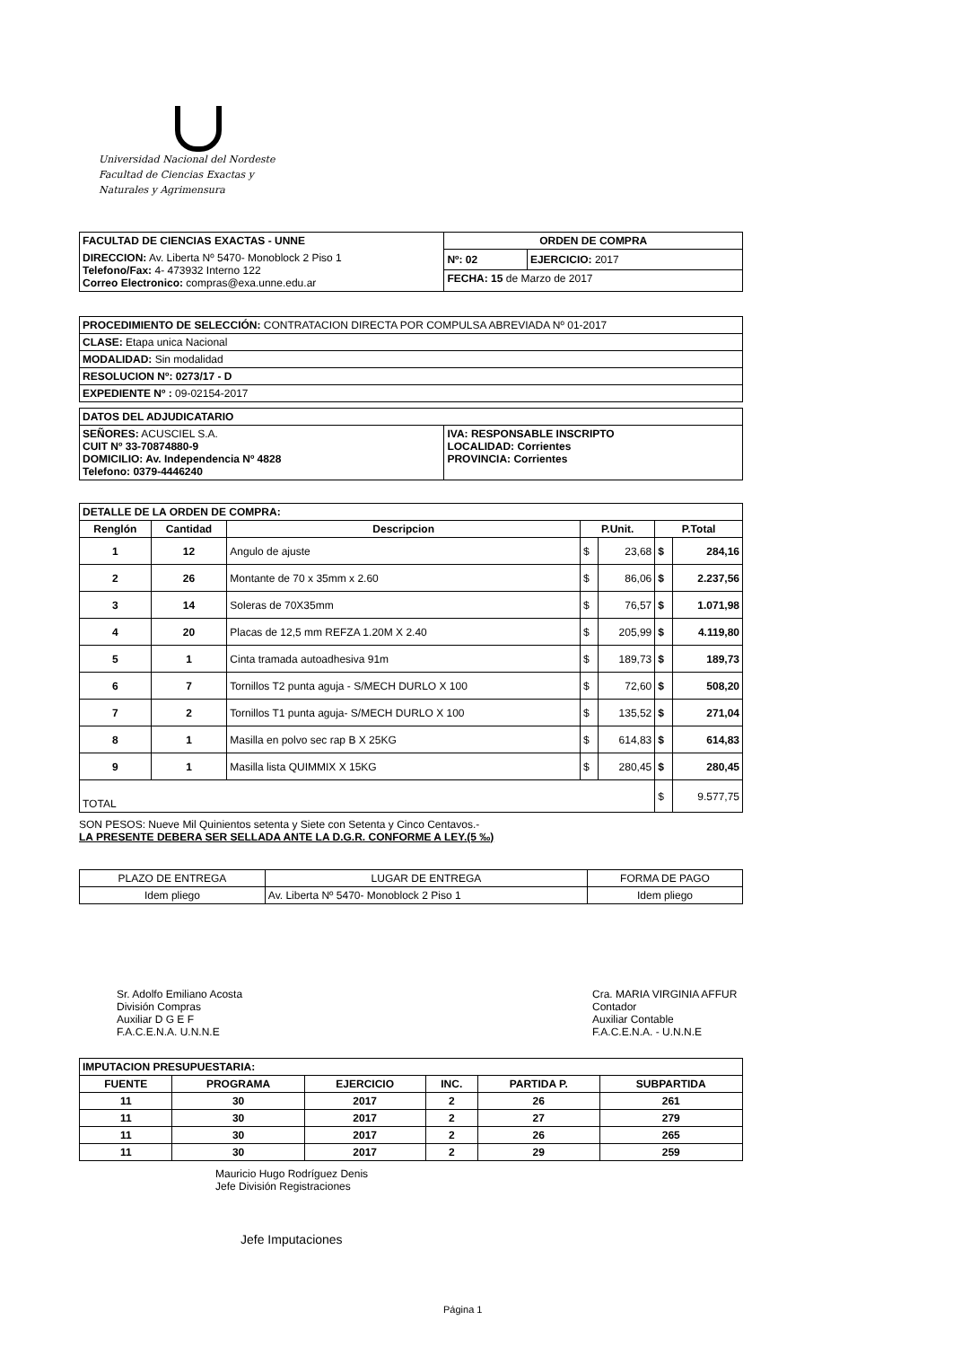Universidad Nacional del Nordeste
Facultad de Ciencias Exactas y
Naturales y Agrimensura
| FACULTAD DE CIENCIAS EXACTAS - UNNE | ORDEN DE COMPRA | |
| DIRECCION: Av. Liberta Nº 5470- Monoblock 2 Piso 1 Telefono/Fax: 4- 473932 Interno 122 Correo Electronico: compras@exa.unne.edu.ar | Nº: 02 | EJERCICIO: 2017 |
| | FECHA: 15 de Marzo de 2017 | |
| PROCEDIMIENTO DE SELECCIÓN: CONTRATACION DIRECTA POR COMPULSA ABREVIADA Nº 01-2017 |
| CLASE: Etapa unica Nacional |
| MODALIDAD: Sin modalidad |
| RESOLUCION Nº: 0273/17 - D |
| EXPEDIENTE Nº : 09-02154-2017 |
| DATOS DEL ADJUDICATARIO | |
| SEÑORES: ACUSCIEL S.A. CUIT Nº 33-70874880-9 DOMICILIO: Av. Independencia Nº 4828 Telefono: 0379-4446240 | IVA: RESPONSABLE INSCRIPTO LOCALIDAD: Corrientes PROVINCIA: Corrientes |
| DETALLE DE LA ORDEN DE COMPRA: | | | | | | |
| Renglón | Cantidad | Descripcion | P.Unit. | | P.Total | |
| 1 | 12 | Angulo de ajuste | $ | 23,68 | $ | 284,16 |
| 2 | 26 | Montante de 70 x 35mm x 2.60 | $ | 86,06 | $ | 2.237,56 |
| 3 | 14 | Soleras de 70X35mm | $ | 76,57 | $ | 1.071,98 |
| 4 | 20 | Placas de 12,5 mm REFZA 1.20M X 2.40 | $ | 205,99 | $ | 4.119,80 |
| 5 | 1 | Cinta tramada autoadhesiva 91m | $ | 189,73 | $ | 189,73 |
| 6 | 7 | Tornillos T2 punta aguja - S/MECH DURLO X 100 | $ | 72,60 | $ | 508,20 |
| 7 | 2 | Tornillos T1 punta aguja- S/MECH DURLO X 100 | $ | 135,52 | $ | 271,04 |
| 8 | 1 | Masilla en polvo sec rap B X 25KG | $ | 614,83 | $ | 614,83 |
| 9 | 1 | Masilla lista QUIMMIX X 15KG | $ | 280,45 | $ | 280,45 |
| TOTAL | | | | | $ | 9.577,75 |
SON PESOS: Nueve Mil Quinientos setenta y Siete con Setenta y Cinco Centavos.-
LA PRESENTE DEBERA SER SELLADA ANTE LA D.G.R. CONFORME A LEY.(5 ‰)
| PLAZO DE ENTREGA | LUGAR DE ENTREGA | FORMA DE PAGO |
| Idem pliego | Av. Liberta Nº 5470- Monoblock 2 Piso 1 | Idem pliego |
Sr. Adolfo Emiliano Acosta
División Compras
Auxiliar D G E F
F.A.C.E.N.A. U.N.N.E
Cra. MARIA VIRGINIA AFFUR
Contador
Auxiliar Contable
F.A.C.E.N.A. - U.N.N.E
| IMPUTACION PRESUPUESTARIA: | | | | | |
| FUENTE | PROGRAMA | EJERCICIO | INC. | PARTIDA P. | SUBPARTIDA |
| 11 | 30 | 2017 | 2 | 26 | 261 |
| 11 | 30 | 2017 | 2 | 27 | 279 |
| 11 | 30 | 2017 | 2 | 26 | 265 |
| 11 | 30 | 2017 | 2 | 29 | 259 |
Mauricio Hugo Rodríguez Denis
Jefe División Registraciones
Jefe Imputaciones
Página 1